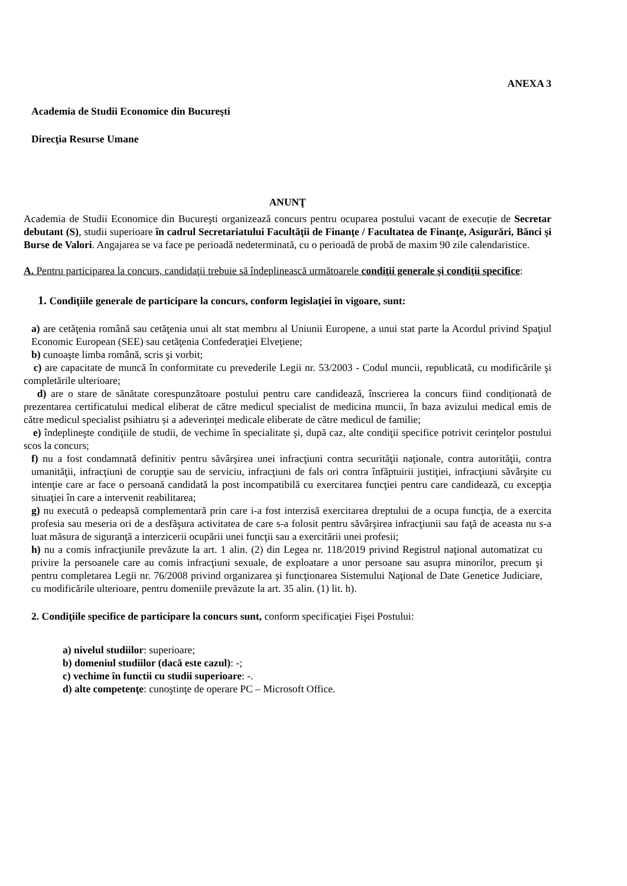ANEXA 3
Academia de Studii Economice din Bucureşti
Direcţia Resurse Umane
ANUNŢ
Academia de Studii Economice din Bucureşti organizează concurs pentru ocuparea postului vacant de execuție de Secretar debutant (S), studii superioare în cadrul Secretariatului Facultăţii de Finanţe / Facultatea de Finanţe, Asigurări, Bănci şi Burse de Valori. Angajarea se va face pe perioadă nedeterminată, cu o perioadă de probă de maxim 90 zile calendaristice.
A. Pentru participarea la concurs, candidaţii trebuie să îndeplinească următoarele condiţii generale şi condiţii specifice:
1. Condiţiile generale de participare la concurs, conform legislaţiei în vigoare, sunt:
a) are cetăţenia română sau cetăţenia unui alt stat membru al Uniunii Europene, a unui stat parte la Acordul privind Spaţiul Economic European (SEE) sau cetăţenia Confederaţiei Elveţiene;
b) cunoaşte limba română, scris şi vorbit;
c) are capacitate de muncă în conformitate cu prevederile Legii nr. 53/2003 - Codul muncii, republicată, cu modificările şi completările ulterioare;
d) are o stare de sănătate corespunzătoare postului pentru care candidează, înscrierea la concurs fiind condiționată de prezentarea certificatului medical eliberat de către medicul specialist de medicina muncii, în baza avizului medical emis de către medicul specialist psihiatru și a adeverinței medicale eliberate de către medicul de familie;
e) îndeplineşte condiţiile de studii, de vechime în specialitate şi, după caz, alte condiţii specifice potrivit cerinţelor postului scos la concurs;
f) nu a fost condamnată definitiv pentru săvârşirea unei infracţiuni contra securităţii naţionale, contra autorităţii, contra umanităţii, infracţiuni de corupţie sau de serviciu, infracţiuni de fals ori contra înfăptuirii justiţiei, infracţiuni săvârşite cu intenţie care ar face o persoană candidată la post incompatibilă cu exercitarea funcţiei pentru care candidează, cu excepţia situaţiei în care a intervenit reabilitarea;
g) nu execută o pedeapsă complementară prin care i-a fost interzisă exercitarea dreptului de a ocupa funcţia, de a exercita profesia sau meseria ori de a desfăşura activitatea de care s-a folosit pentru săvârşirea infracţiunii sau faţă de aceasta nu s-a luat măsura de siguranţă a interzicerii ocupării unei funcţii sau a exercitării unei profesii;
h) nu a comis infracţiunile prevăzute la art. 1 alin. (2) din Legea nr. 118/2019 privind Registrul naţional automatizat cu privire la persoanele care au comis infracţiuni sexuale, de exploatare a unor persoane sau asupra minorilor, precum şi pentru completarea Legii nr. 76/2008 privind organizarea şi funcţionarea Sistemului Naţional de Date Genetice Judiciare, cu modificările ulterioare, pentru domeniile prevăzute la art. 35 alin. (1) lit. h).
2. Condiţiile specifice de participare la concurs sunt, conform specificaţiei Fişei Postului:
a) nivelul studiilor: superioare;
b) domeniul studiilor (dacă este cazul): -;
c) vechime în functii cu studii superioare: -.
d) alte competenţe: cunoştinţe de operare PC – Microsoft Office.